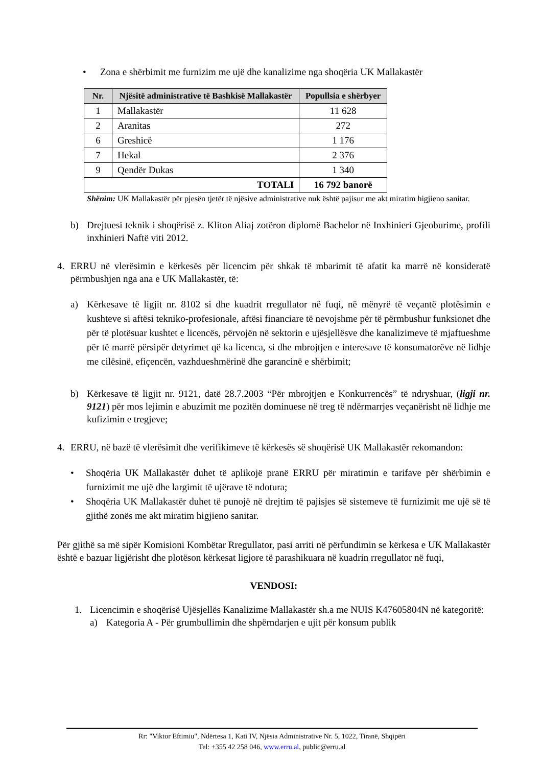• Zona e shërbimit me furnizim me ujë dhe kanalizime nga shoqëria UK Mallakastër
| Nr. | Njësitë administrative të Bashkisë Mallakastër | Popullsia e shërbyer |
| --- | --- | --- |
| 1 | Mallakastër | 11 628 |
| 2 | Aranitas | 272 |
| 6 | Greshicë | 1 176 |
| 7 | Hekal | 2 376 |
| 9 | Qendër Dukas | 1 340 |
| TOTALI | | 16 792 banorë |
Shënim: UK Mallakastër për pjesën tjetër të njësive administrative nuk është pajisur me akt miratim higjieno sanitar.
b) Drejtuesi teknik i shoqërisë z. Kliton Aliaj zotëron diplomë Bachelor në Inxhinieri Gjeoburime, profili inxhinieri Naftë viti 2012.
4. ERRU në vlerësimin e kërkesës për licencim për shkak të mbarimit të afatit ka marrë në konsideratë përmbushjen nga ana e UK Mallakastër, të:
a) Kërkesave të ligjit nr. 8102 si dhe kuadrit rregullator në fuqi, në mënyrë të veçantë plotësimin e kushteve si aftësi tekniko-profesionale, aftësi financiare të nevojshme për të përmbushur funksionet dhe për të plotësuar kushtet e licencës, përvojën në sektorin e ujësjellësve dhe kanalizimeve të mjaftueshme për të marrë përsipër detyrimet që ka licenca, si dhe mbrojtjen e interesave të konsumatorëve në lidhje me cilësinë, efiçencën, vazhdueshmërinë dhe garancinë e shërbimit;
b) Kërkesave të ligjit nr. 9121, datë 28.7.2003 “Për mbrojtjen e Konkurrencës” të ndryshuar, (ligji nr. 9121) për mos lejimin e abuzimit me pozitën dominuese në treg të ndërmarrjes veçanërisht në lidhje me kufizimin e tregjeve;
4. ERRU, në bazë të vlerësimit dhe verifikimeve të kërkesës së shoqërisë UK Mallakastër rekomandon:
• Shoqëria UK Mallakastër duhet të aplikojë pranë ERRU për miratimin e tarifave për shërbimin e furnizimit me ujë dhe largimit të ujërave të ndotura;
• Shoqëria UK Mallakastër duhet të punojë në drejtim të pajisjes së sistemeve të furnizimit me ujë së të gjithë zonës me akt miratim higjieno sanitar.
Për gjithë sa më sipër Komisioni Kombëtar Rregullator, pasi arriti në përfundimin se kërkesa e UK Mallakastër është e bazuar ligjërisht dhe plotëson kërkesat ligjore të parashikuara në kuadrin rregullator në fuqi,
VENDOSI:
1. Licencimin e shoqërisë Ujësjellës Kanalizime Mallakastër sh.a me NUIS K47605804N në kategoritë:
a) Kategoria A - Për grumbullimin dhe shpërndarjen e ujit për konsum publik
Rr: "Viktor Eftimiu", Ndërtesa 1, Kati IV, Njësia Administrative Nr. 5, 1022, Tiranë, Shqipëri
Tel: +355 42 258 046, www.erru.al, public@erru.al